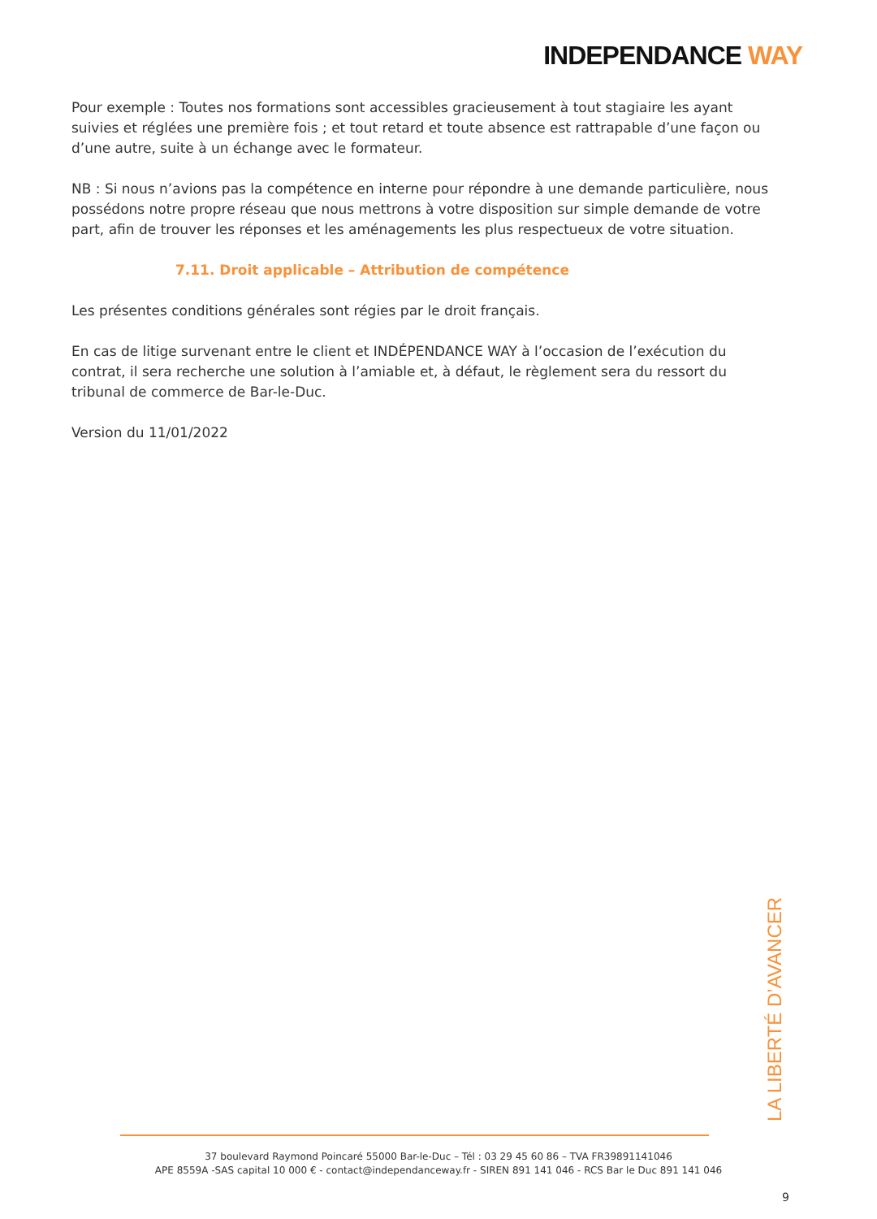INDEPENDANCE WAY
Pour exemple : Toutes nos formations sont accessibles gracieusement à tout stagiaire les ayant suivies et réglées une première fois ; et tout retard et toute absence est rattrapable d’une façon ou d’une autre, suite à un échange avec le formateur.
NB : Si nous n’avions pas la compétence en interne pour répondre à une demande particulière, nous possédons notre propre réseau que nous mettrons à votre disposition sur simple demande de votre part, afin de trouver les réponses et les aménagements les plus respectueux de votre situation.
7.11. Droit applicable – Attribution de compétence
Les présentes conditions générales sont régies par le droit français.
En cas de litige survenant entre le client et INDÉPENDANCE WAY à l’occasion de l’exécution du contrat, il sera recherche une solution à l’amiable et, à défaut, le règlement sera du ressort du tribunal de commerce de Bar-le-Duc.
Version du 11/01/2022
LA LIBERTÉ D’AVANCER
37 boulevard Raymond Poincaré 55000 Bar-le-Duc – Tél : 03 29 45 60 86 – TVA FR39891141046
APE 8559A -SAS capital 10 000 € - contact@independanceway.fr - SIREN 891 141 046 - RCS Bar le Duc 891 141 046
9